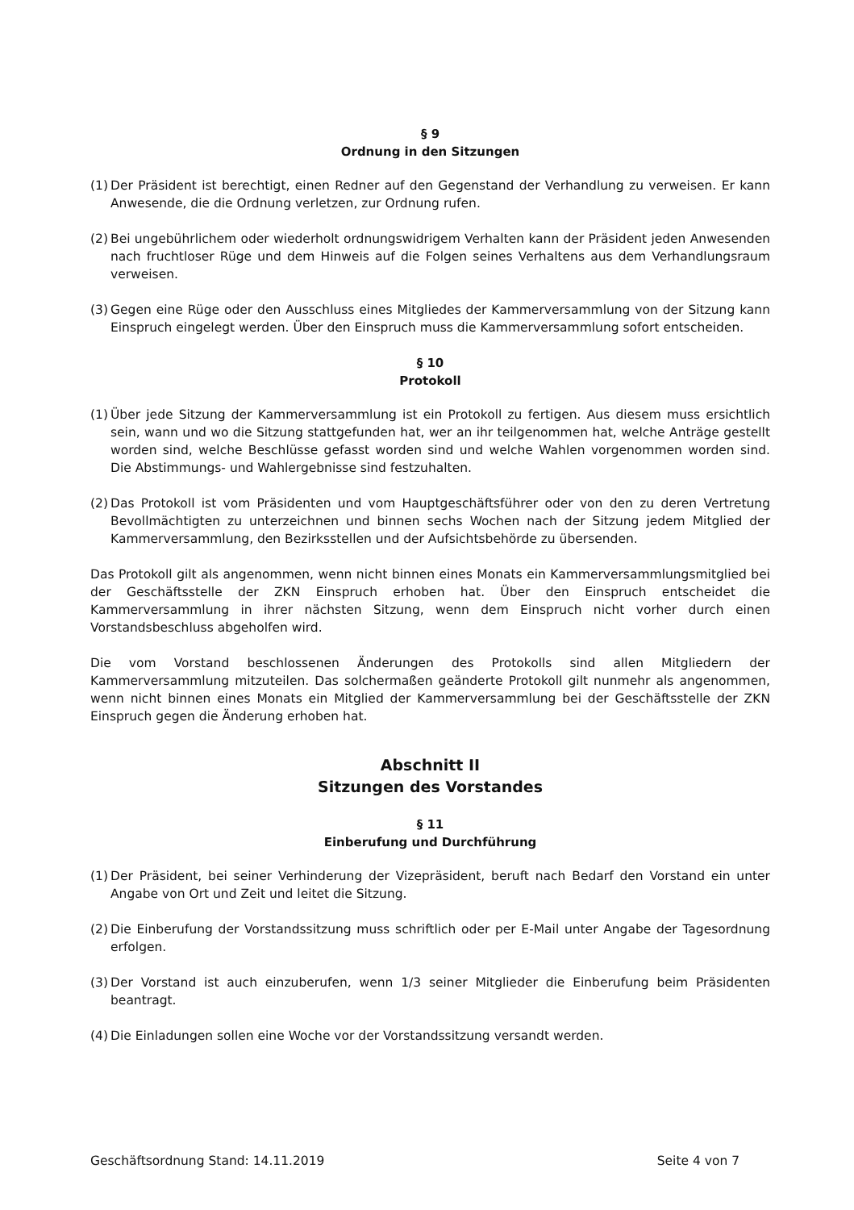§ 9
Ordnung in den Sitzungen
(1) Der Präsident ist berechtigt, einen Redner auf den Gegenstand der Verhandlung zu verweisen. Er kann Anwesende, die die Ordnung verletzen, zur Ordnung rufen.
(2) Bei ungebührlichem oder wiederholt ordnungswidrigem Verhalten kann der Präsident jeden Anwesenden nach fruchtloser Rüge und dem Hinweis auf die Folgen seines Verhaltens aus dem Verhandlungsraum verweisen.
(3) Gegen eine Rüge oder den Ausschluss eines Mitgliedes der Kammerversammlung von der Sitzung kann Einspruch eingelegt werden. Über den Einspruch muss die Kammerversammlung sofort entscheiden.
§ 10
Protokoll
(1) Über jede Sitzung der Kammerversammlung ist ein Protokoll zu fertigen. Aus diesem muss ersichtlich sein, wann und wo die Sitzung stattgefunden hat, wer an ihr teilgenommen hat, welche Anträge gestellt worden sind, welche Beschlüsse gefasst worden sind und welche Wahlen vorgenommen worden sind. Die Abstimmungs- und Wahlergebnisse sind festzuhalten.
(2) Das Protokoll ist vom Präsidenten und vom Hauptgeschäftsführer oder von den zu deren Vertretung Bevollmächtigten zu unterzeichnen und binnen sechs Wochen nach der Sitzung jedem Mitglied der Kammerversammlung, den Bezirksstellen und der Aufsichtsbehörde zu übersenden.
Das Protokoll gilt als angenommen, wenn nicht binnen eines Monats ein Kammerversammlungsmitglied bei der Geschäftsstelle der ZKN Einspruch erhoben hat. Über den Einspruch entscheidet die Kammerversammlung in ihrer nächsten Sitzung, wenn dem Einspruch nicht vorher durch einen Vorstandsbeschluss abgeholfen wird.
Die vom Vorstand beschlossenen Änderungen des Protokolls sind allen Mitgliedern der Kammerversammlung mitzuteilen. Das solchermaßen geänderte Protokoll gilt nunmehr als angenommen, wenn nicht binnen eines Monats ein Mitglied der Kammerversammlung bei der Geschäftsstelle der ZKN Einspruch gegen die Änderung erhoben hat.
Abschnitt II
Sitzungen des Vorstandes
§ 11
Einberufung und Durchführung
(1) Der Präsident, bei seiner Verhinderung der Vizepräsident, beruft nach Bedarf den Vorstand ein unter Angabe von Ort und Zeit und leitet die Sitzung.
(2) Die Einberufung der Vorstandssitzung muss schriftlich oder per E-Mail unter Angabe der Tagesordnung erfolgen.
(3) Der Vorstand ist auch einzuberufen, wenn 1/3 seiner Mitglieder die Einberufung beim Präsidenten beantragt.
(4) Die Einladungen sollen eine Woche vor der Vorstandssitzung versandt werden.
Geschäftsordnung Stand: 14.11.2019 Seite 4 von 7